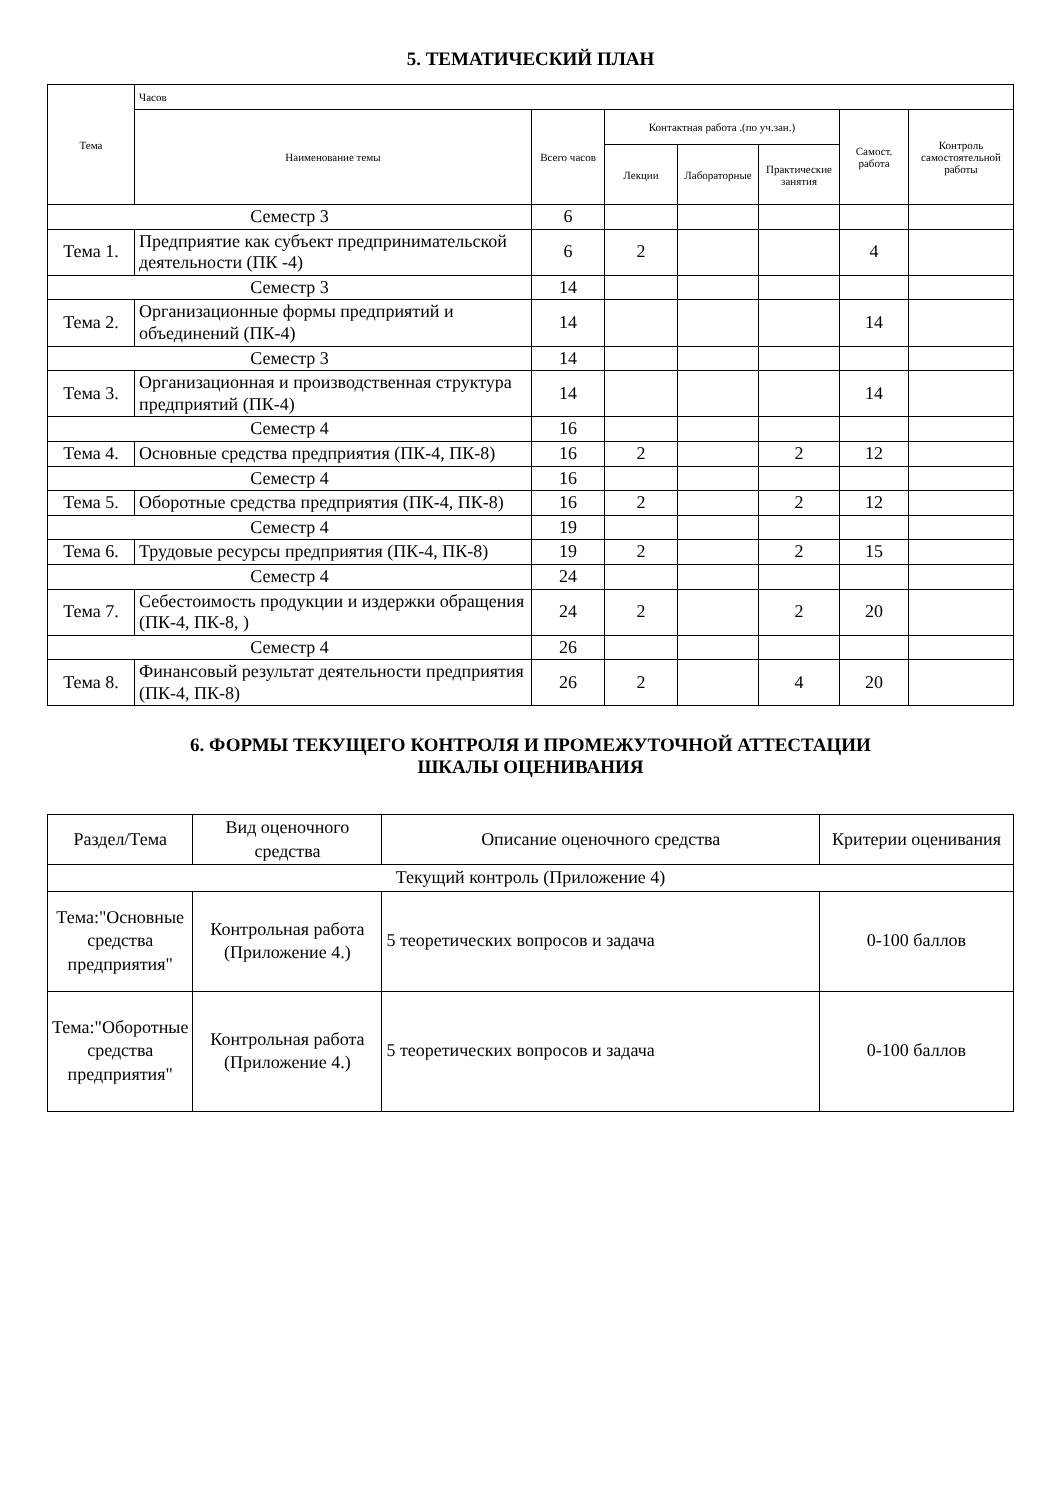5. ТЕМАТИЧЕСКИЙ ПЛАН
| Тема | Часов | | | | | | |
| --- | --- | --- | --- | --- | --- | --- | --- |
| | Наименование темы | Всего часов | Контактная работа .(по уч.зан.) | | | Самост. работа | Контроль самостоятельной работы |
| | | | Лекции | Лабораторные | Практические занятия | | |
| Семестр 3 | | 6 | | | | | |
| Тема 1. | Предприятие как субъект предпринимательской деятельности (ПК -4) | 6 | 2 | | | 4 | |
| Семестр 3 | | 14 | | | | | |
| Тема 2. | Организационные формы предприятий и объединений (ПК-4) | 14 | | | | 14 | |
| Семестр 3 | | 14 | | | | | |
| Тема 3. | Организационная и производственная структура предприятий (ПК-4) | 14 | | | | 14 | |
| Семестр 4 | | 16 | | | | | |
| Тема 4. | Основные средства предприятия (ПК-4, ПК-8) | 16 | 2 | | 2 | 12 | |
| Семестр 4 | | 16 | | | | | |
| Тема 5. | Оборотные средства предприятия (ПК-4, ПК-8) | 16 | 2 | | 2 | 12 | |
| Семестр 4 | | 19 | | | | | |
| Тема 6. | Трудовые ресурсы предприятия (ПК-4, ПК-8) | 19 | 2 | | 2 | 15 | |
| Семестр 4 | | 24 | | | | | |
| Тема 7. | Себестоимость продукции и издержки обращения (ПК-4, ПК-8, ) | 24 | 2 | | 2 | 20 | |
| Семестр 4 | | 26 | | | | | |
| Тема 8. | Финансовый результат деятельности предприятия (ПК-4, ПК-8) | 26 | 2 | | 4 | 20 | |
6. ФОРМЫ ТЕКУЩЕГО КОНТРОЛЯ И ПРОМЕЖУТОЧНОЙ АТТЕСТАЦИИ
ШКАЛЫ ОЦЕНИВАНИЯ
| Раздел/Тема | Вид оценочного средства | Описание оценочного средства | Критерии оценивания |
| --- | --- | --- | --- |
| Текущий контроль (Приложение 4) | | | |
| Тема:"Основные средства предприятия" | Контрольная работа (Приложение 4.) | 5 теоретических вопросов и задача | 0-100 баллов |
| Тема:"Оборотные средства предприятия" | Контрольная работа (Приложение 4.) | 5 теоретических вопросов и задача | 0-100 баллов |